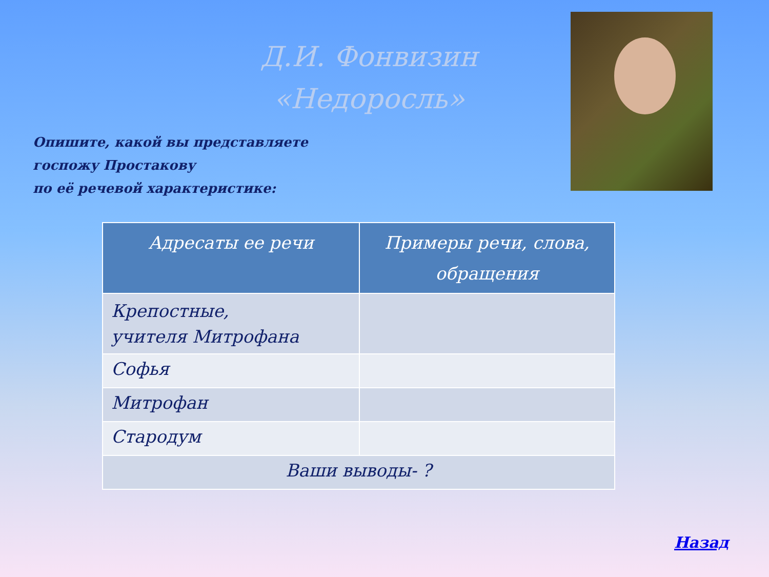Д.И. Фонвизин
«Недоросль»
Опишите, какой вы представляете
госпожу Простакову
по её речевой характеристике:
| Адресаты ее речи | Примеры речи, слова, обращения |
| --- | --- |
| Крепостные, учителя Митрофана | |
| Софья | |
| Митрофан | |
| Стародум | |
| Ваши выводы- ? | |
Назад